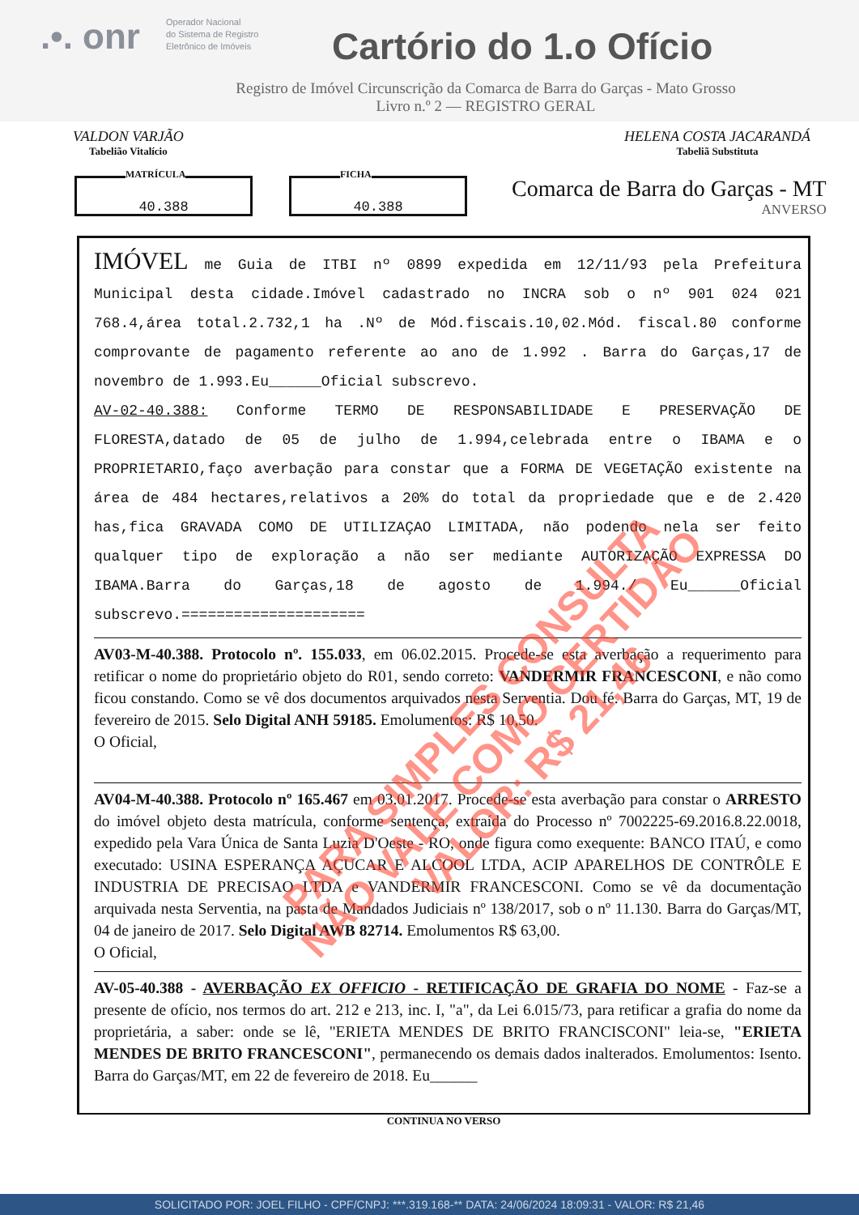.•. onr
Operador Nacional
do Sistema de Registro
Eletrônico de Imóveis
Cartório do 1.o Ofício
Registro de Imóvel Circunscrição da Comarca de Barra do Garças - Mato Grosso
Livro n.º 2 — REGISTRO GERAL
VALDON VARJÃO
Tabelião Vitalício
HELENA COSTA JACARANDÁ
Tabeliã Substituta
MATRÍCULA
40.388
FICHA
40.388
Comarca de Barra do Garças - MT
ANVERSO
IMÓVEL me Guia de ITBI nº 0899 expedida em 12/11/93 pela Prefeitura Municipal desta cidade.Imóvel cadastrado no INCRA sob o nº 901 024 021 768.4,área total.2.732,1 ha .Nº de Mód.fiscais.10,02.Mód. fiscal.80 conforme comprovante de pagamento referente ao ano de 1.992 . Barra do Garças,17 de novembro de 1.993.Eu______Oficial subscrevo.
AV-02-40.388: Conforme TERMO DE RESPONSABILIDADE E PRESERVAÇÃO DE FLORESTA,datado de 05 de julho de 1.994,celebrada entre o IBAMA e o PROPRIETARIO,faço averbação para constar que a FORMA DE VEGETAÇÃO existente na área de 484 hectares,relativos a 20% do total da propriedade que e de 2.420 has,fica GRAVADA COMO DE UTILIZAÇAO LIMITADA, não podendo nela ser feito qualquer tipo de exploração a não ser mediante AUTORIZAÇÃO EXPRESSA DO IBAMA.Barra do Garças,18 de agosto de 1.994./ Eu______Oficial subscrevo.=====================
AV03-M-40.388. Protocolo nº. 155.033, em 06.02.2015. Procede-se esta averbação a requerimento para retificar o nome do proprietário objeto do R01, sendo correto: VANDERMIR FRANCESCONI, e não como ficou constando. Como se vê dos documentos arquivados nesta Serventia. Dou fé. Barra do Garças, MT, 19 de fevereiro de 2015. Selo Digital ANH 59185. Emolumentos: R$ 10,50.
O Oficial,
AV04-M-40.388. Protocolo nº 165.467 em 03.01.2017. Procede-se esta averbação para constar o ARRESTO do imóvel objeto desta matrícula, conforme sentença, extraída do Processo nº 7002225-69.2016.8.22.0018, expedido pela Vara Única de Santa Luzia D'Oeste - RO, onde figura como exequente: BANCO ITAÚ, e como executado: USINA ESPERANÇA AÇUCAR E ALCOOL LTDA, ACIP APARELHOS DE CONTRÔLE E INDUSTRIA DE PRECISAO LTDA e VANDERMIR FRANCESCONI. Como se vê da documentação arquivada nesta Serventia, na pasta de Mandados Judiciais nº 138/2017, sob o nº 11.130. Barra do Garças/MT, 04 de janeiro de 2017. Selo Digital AWB 82714. Emolumentos R$ 63,00.
O Oficial,
AV-05-40.388 - AVERBAÇÃO EX OFFICIO - RETIFICAÇÃO DE GRAFIA DO NOME - Faz-se a presente de ofício, nos termos do art. 212 e 213, inc. I, "a", da Lei 6.015/73, para retificar a grafia do nome da proprietária, a saber: onde se lê, "ERIETA MENDES DE BRITO FRANCISCONI" leia-se, "ERIETA MENDES DE BRITO FRANCESCONI", permanecendo os demais dados inalterados. Emolumentos: Isento. Barra do Garças/MT, em 22 de fevereiro de 2018. Eu______
CONTINUA NO VERSO
PARA SIMPLES CONSULTA
NÃO VALE COMO CERTIDÃO
VALOR: R$ 21,46
SOLICITADO POR: JOEL FILHO - CPF/CNPJ: ***.319.168-** DATA: 24/06/2024 18:09:31 - VALOR: R$ 21,46